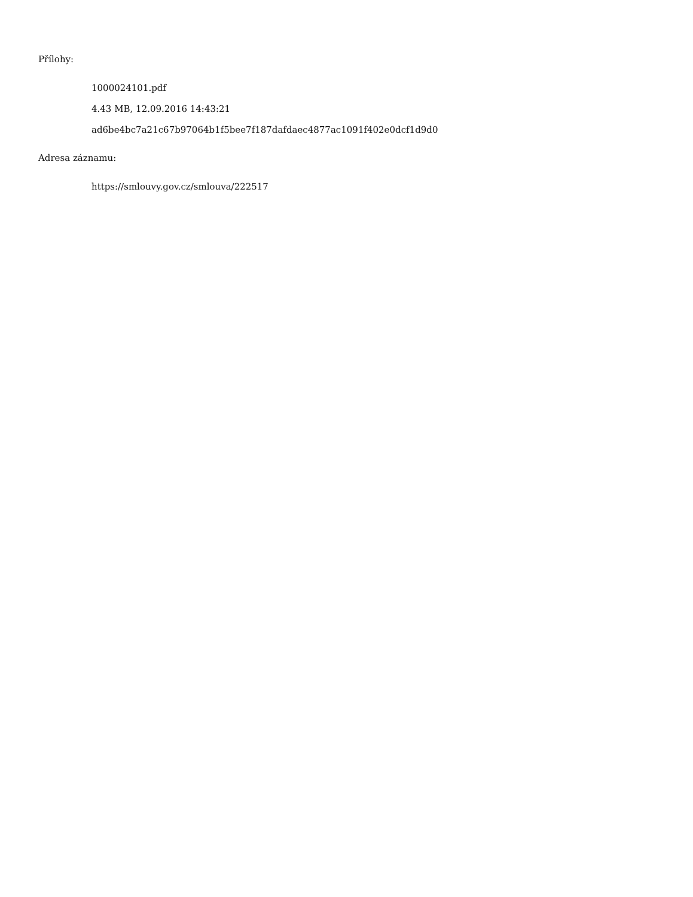Přílohy:
1000024101.pdf
4.43 MB, 12.09.2016 14:43:21
ad6be4bc7a21c67b97064b1f5bee7f187dafdaec4877ac1091f402e0dcf1d9d0
Adresa záznamu:
https://smlouvy.gov.cz/smlouva/222517